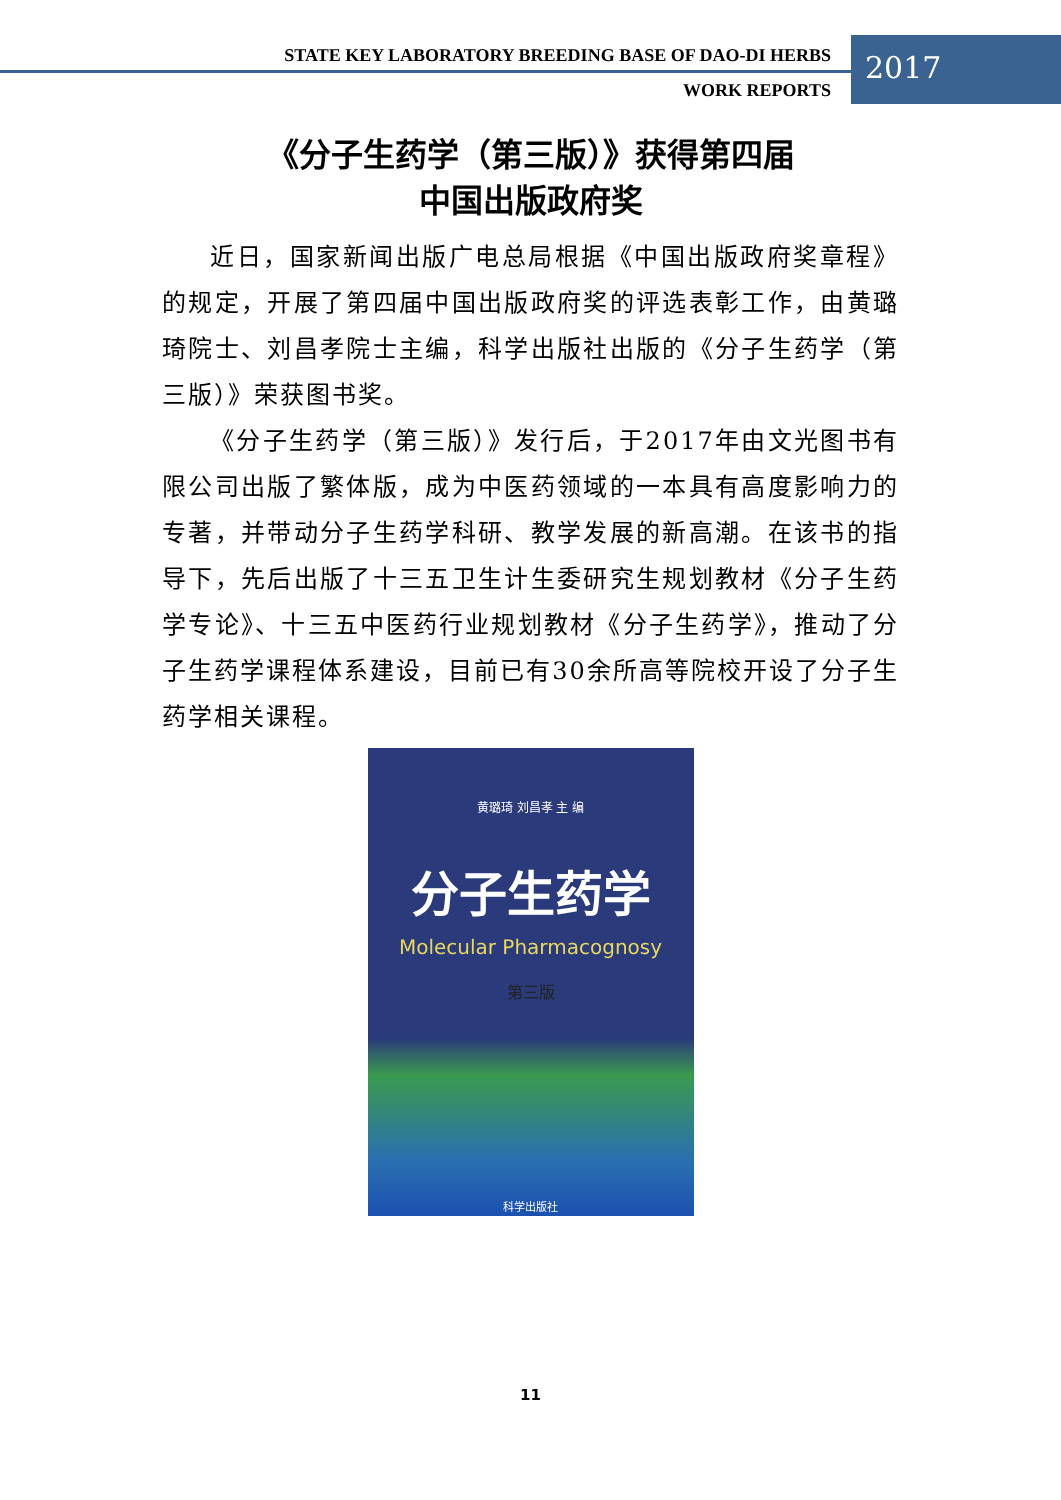STATE KEY LABORATORY BREEDING BASE OF DAO-DI HERBS
2017
WORK REPORTS
《分子生药学（第三版）》获得第四届
中国出版政府奖
近日，国家新闻出版广电总局根据《中国出版政府奖章程》的规定，开展了第四届中国出版政府奖的评选表彰工作，由黄璐琦院士、刘昌孝院士主编，科学出版社出版的《分子生药学（第三版）》荣获图书奖。
《分子生药学（第三版）》发行后，于2017年由文光图书有限公司出版了繁体版，成为中医药领域的一本具有高度影响力的专著，并带动分子生药学科研、教学发展的新高潮。在该书的指导下，先后出版了十三五卫生计生委研究生规划教材《分子生药学专论》、十三五中医药行业规划教材《分子生药学》，推动了分子生药学课程体系建设，目前已有30余所高等院校开设了分子生药学相关课程。
黄璐琦 刘昌孝 主 编
分子生药学
Molecular Pharmacognosy
第三版
科学出版社
11